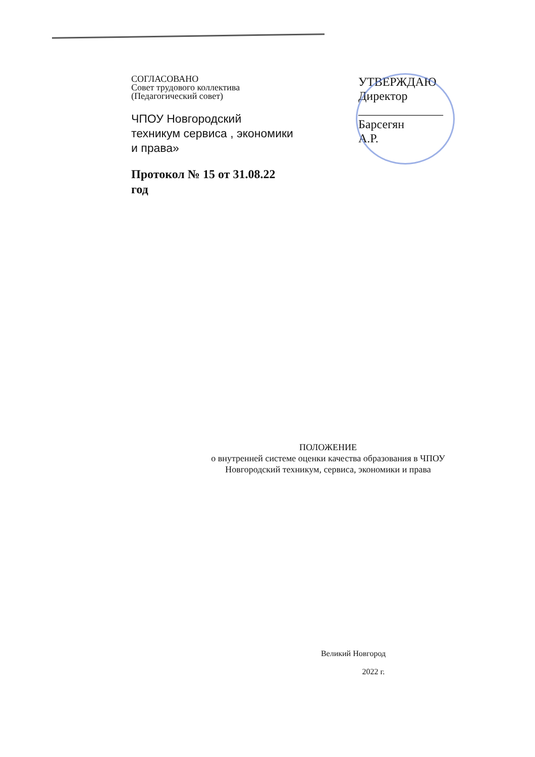СОГЛАСОВАНО
Совет трудового коллектива
(Педагогический совет)
ЧПОУ Новгородский
техникум сервиса , экономики
и права»
Протокол № 15 от 31.08.22
год
УТВЕРЖДАЮ
Директор
______________ Барсегян
А.Р.
ПОЛОЖЕНИЕ
о внутренней системе оценки качества образования в ЧПОУ
Новгородский техникум, сервиса, экономики и права
Великий Новгород
2022 г.